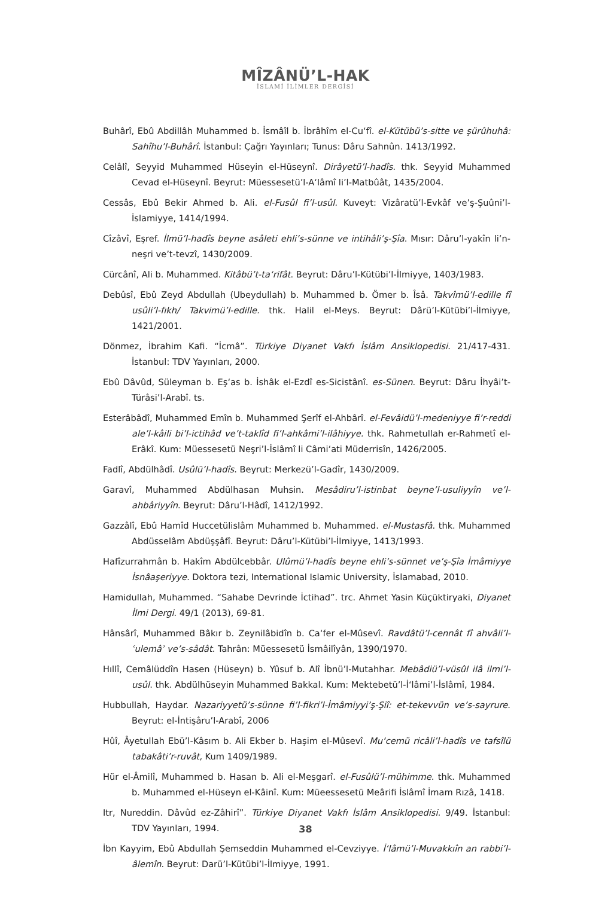MÎZÂNÜ’L-HAK
İSLAMİ İLİMLER DERGİSİ
Buhârî, Ebû Abdillâh Muhammed b. İsmâîl b. İbrâhîm el-Cu‘fî. el-Kütübü’s-sitte ve şürûhuhâ: Sahîhu’l-Buhârî. İstanbul: Çağrı Yayınları; Tunus: Dâru Sahnûn. 1413/1992.
Celâlî, Seyyid Muhammed Hüseyin el-Hüseynî. Dirâyetü’l-hadîs. thk. Seyyid Muhammed Cevad el-Hüseynî. Beyrut: Müessesetü’l-A‘lâmî li’l-Matbûât, 1435/2004.
Cessâs, Ebû Bekir Ahmed b. Ali. el-Fusûl fi’l-usûl. Kuveyt: Vizâratü’l-Evkâf ve’ş-Şuûni’l-İslamiyye, 1414/1994.
Cîzâvî, Eşref. İlmü’l-hadîs beyne asâleti ehli’s-sünne ve intihâli’ş-Şîa. Mısır: Dâru’l-yakîn li’n-neşri ve’t-tevzî, 1430/2009.
Cürcânî, Ali b. Muhammed. Kitâbü’t-ta‘rifât. Beyrut: Dâru’l-Kütübi’l-İlmiyye, 1403/1983.
Debûsî, Ebû Zeyd Abdullah (Ubeydullah) b. Muhammed b. Ömer b. Îsâ. Takvîmü’l-edille fî usûli’l-fıkh/ Takvimü’l-edille. thk. Halil el-Meys. Beyrut: Dârü’l-Kütübi’l-İlmiyye, 1421/2001.
Dönmez, İbrahim Kafi. “İcmâ”. Türkiye Diyanet Vakfı İslâm Ansiklopedisi. 21/417-431. İstanbul: TDV Yayınları, 2000.
Ebû Dâvûd, Süleyman b. Eş‘as b. İshâk el-Ezdî es-Sicistânî. es-Sünen. Beyrut: Dâru İhyâi’t-Türâsi’l-Arabî. ts.
Esterâbâdî, Muhammed Emîn b. Muhammed Şerîf el-Ahbârî. el-Fevâidü’l-medeniyye fi’r-reddi ale’l-kâili bi’l-ictihâd ve’t-taklîd fi’l-ahkâmi’l-ilâhiyye. thk. Rahmetullah er-Rahmetî el-Erâkî. Kum: Müessesetü Neşri’l-İslâmî li Câmi‘ati Müderrisîn, 1426/2005.
Fadlî, Abdülhâdî. Usûlü’l-hadîs. Beyrut: Merkezü’l-Gadîr, 1430/2009.
Garavî, Muhammed Abdülhasan Muhsin. Mesâdiru’l-istinbat beyne’l-usuliyyîn ve’l-ahbâriyyîn. Beyrut: Dâru’l-Hâdî, 1412/1992.
Gazzâlî, Ebû Hamîd Huccetülislâm Muhammed b. Muhammed. el-Mustasfâ. thk. Muhammed Abdüsselâm Abdüşşâfî. Beyrut: Dâru’l-Kütübi’l-İlmiyye, 1413/1993.
Hafîzurrahmân b. Hakîm Abdülcebbâr. Ulûmü’l-hadîs beyne ehli’s-sünnet ve’ş-Şîa İmâmiyye İsnâaşeriyye. Doktora tezi, International Islamic University, İslamabad, 2010.
Hamidullah, Muhammed. “Sahabe Devrinde İctihad”. trc. Ahmet Yasin Küçüktiryaki, Diyanet İlmi Dergi. 49/1 (2013), 69-81.
Hânsârî, Muhammed Bâkır b. Zeynilâbidîn b. Ca‘fer el-Mûsevî. Ravdâtü’l-cennât fî ahvâli’l-ʿulemâʾ ve’s-sâdât. Tahrân: Müessesetü İsmâilîyân, 1390/1970.
Hıllî, Cemâlüddîn Hasen (Hüseyn) b. Yûsuf b. Alî İbnü’l-Mutahhar. Mebâdiü’l-vüsûl ilâ ilmi’l-usûl. thk. Abdülhüseyin Muhammed Bakkal. Kum: Mektebetü’l-İ‘lâmi’l-İslâmî, 1984.
Hubbullah, Haydar. Nazariyyetü’s-sünne fi’l-fikri’l-İmâmiyyi’ş-Şiî: et-tekevvün ve’s-sayrure. Beyrut: el-İntişâru’l-Arabî, 2006
Hûî, Âyetullah Ebü’l-Kâsım b. Ali Ekber b. Haşim el-Mûsevî. Mu‘cemü ricâli’l-hadîs ve tafsîlü tabakâti’r-ruvât, Kum 1409/1989.
Hür el-Âmilî, Muhammed b. Hasan b. Ali el-Meşgarî. el-Fusûlü’l-mühimme. thk. Muhammed b. Muhammed el-Hüseyn el-Kâinî. Kum: Müeessesetü Meârifi İslâmî İmam Rızâ, 1418.
Itr, Nureddin. Dâvûd ez-Zâhirî”. Türkiye Diyanet Vakfı İslâm Ansiklopedisi. 9/49. İstanbul: TDV Yayınları, 1994.
İbn Kayyim, Ebû Abdullah Şemseddin Muhammed el-Cevziyye. İ‘lâmü’l-Muvakkıîn an rabbi’l-âlemîn. Beyrut: Darü’l-Kütübi’l-İlmiyye, 1991.
38